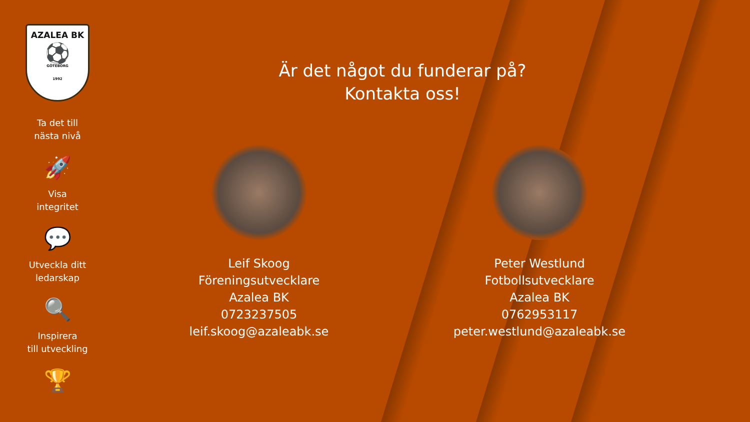AZALEA BK
⚽
GÖTEBORG
1992
Ta det till
nästa nivå
🚀
Visa
integritet
💬
Utveckla ditt
ledarskap
🔍
Inspirera
till utveckling
🏆
Är det något du funderar på?
Kontakta oss!
Leif Skoog
Föreningsutvecklare
Azalea BK
0723237505
leif.skoog@azaleabk.se
Peter Westlund
Fotbollsutvecklare
Azalea BK
0762953117
peter.westlund@azaleabk.se